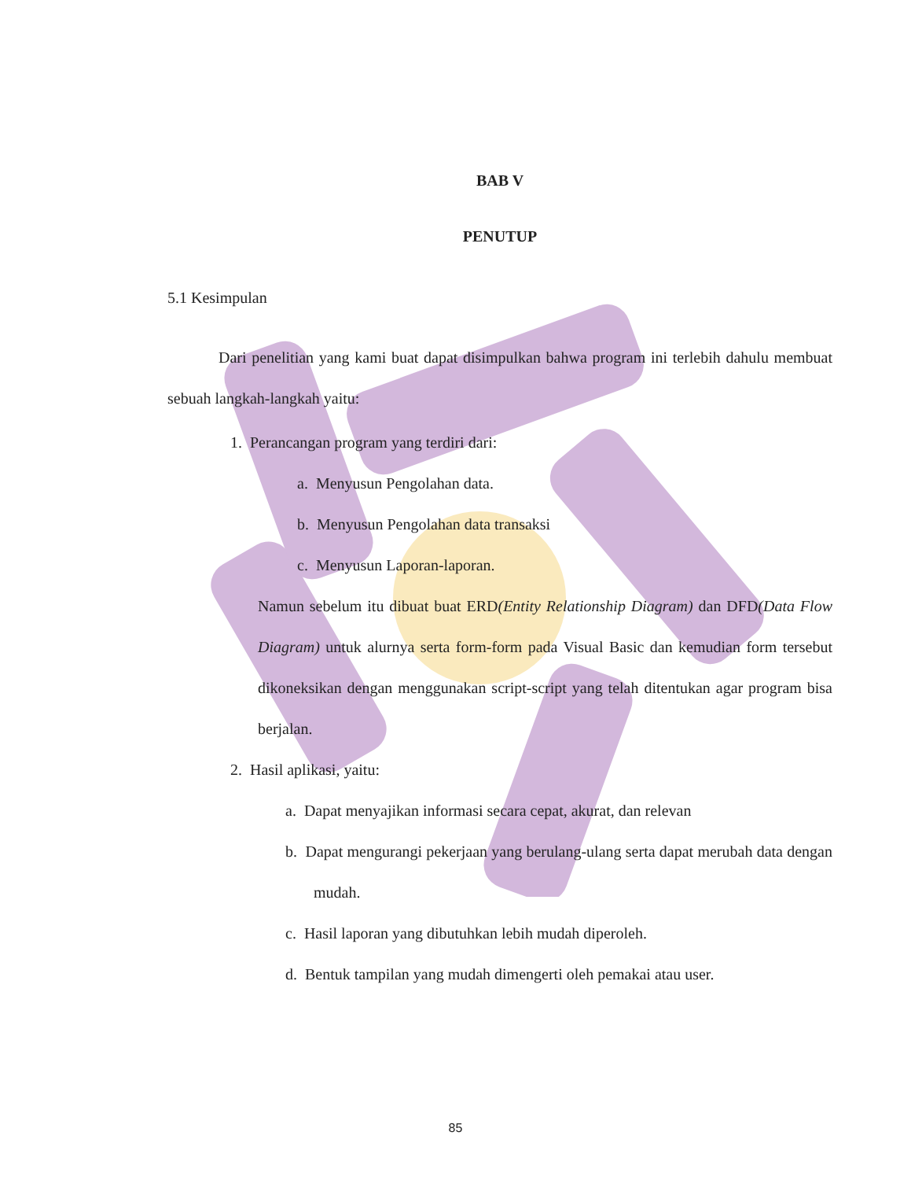BAB V
PENUTUP
5.1 Kesimpulan
Dari penelitian yang kami buat dapat disimpulkan bahwa program ini terlebih dahulu membuat sebuah langkah-langkah yaitu:
1. Perancangan program yang terdiri dari:
a. Menyusun Pengolahan data.
b. Menyusun Pengolahan data transaksi
c. Menyusun Laporan-laporan.
Namun sebelum itu dibuat buat ERD(Entity Relationship Diagram) dan DFD(Data Flow Diagram) untuk alurnya serta form-form pada Visual Basic dan kemudian form tersebut dikoneksikan dengan menggunakan script-script yang telah ditentukan agar program bisa berjalan.
2. Hasil aplikasi, yaitu:
a. Dapat menyajikan informasi secara cepat, akurat, dan relevan
b. Dapat mengurangi pekerjaan yang berulang-ulang serta dapat merubah data dengan mudah.
c. Hasil laporan yang dibutuhkan lebih mudah diperoleh.
d. Bentuk tampilan yang mudah dimengerti oleh pemakai atau user.
85